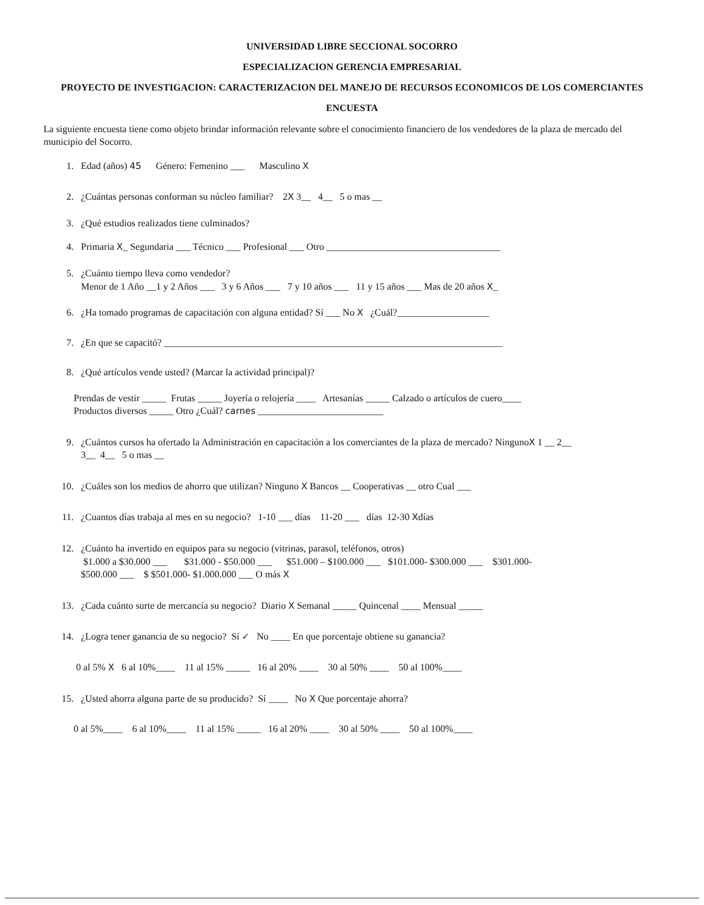UNIVERSIDAD LIBRE SECCIONAL SOCORRO
ESPECIALIZACION GERENCIA EMPRESARIAL
PROYECTO DE INVESTIGACION: CARACTERIZACION DEL MANEJO DE RECURSOS ECONOMICOS DE LOS COMERCIANTES
ENCUESTA
La siguiente encuesta tiene como objeto brindar información relevante sobre el conocimiento financiero de los vendedores de la plaza de mercado del municipio del Socorro.
1. Edad (años) 45 Género: Femenino ___ Masculino X
2. ¿Cuántas personas conforman su núcleo familiar? 2X 3__ 4__ 5 o mas __
3. ¿Qué estudios realizados tiene culminados?
4. Primaria X_ Segundaria ___ Técnico ___ Profesional ___ Otro ____________________________________
5. ¿Cuánto tiempo lleva como vendedor?
Menor de 1 Año __1 y 2 Años ___ 3 y 6 Años ___ 7 y 10 años ___ 11 y 15 años ___ Mas de 20 años X_
6. ¿Ha tomado programas de capacitación con alguna entidad? Sí ___ No X ¿Cuál?___________________
7. ¿En que se capacitó? ______________________________________________________________________
8. ¿Qué artículos vende usted? (Marcar la actividad principal)?
Prendas de vestir _____ Frutas _____ Joyería o relojería ____ Artesanías _____ Calzado o artículos de cuero____
Productos diversos _____ Otro ¿Cuál? carnes __________________________
9. ¿Cuántos cursos ha ofertado la Administración en capacitación a los comerciantes de la plaza de mercado? NingunoX 1 __ 2__
3__ 4__ 5 o mas __
10. ¿Cuáles son los medios de ahorro que utilizan? Ninguno X Bancos __ Cooperativas __ otro Cual ___
11. ¿Cuantos días trabaja al mes en su negocio? 1-10 ___ días 11-20 ___ días 12-30 Xdías
12. ¿Cuánto ha invertido en equipos para su negocio (vitrinas, parasol, teléfonos, otros)
$1.000 a $30.000 ___ $31.000 - $50.000 ___ $51.000 – $100.000 ___ $101.000- $300.000 ___ $301.000-
$500.000 ___ $ $501.000- $1.000.000 ___ O más X
13. ¿Cada cuánto surte de mercancía su negocio? Diario X Semanal _____ Quincenal ____ Mensual _____
14. ¿Logra tener ganancia de su negocio? Sí ✓ No ____ En que porcentaje obtiene su ganancia?
0 al 5% X 6 al 10%____ 11 al 15% _____ 16 al 20% ____ 30 al 50% ____ 50 al 100%____
15. ¿Usted ahorra alguna parte de su producido? Sí ____ No X Que porcentaje ahorra?
0 al 5%____ 6 al 10%____ 11 al 15% _____ 16 al 20% ____ 30 al 50% ____ 50 al 100%____